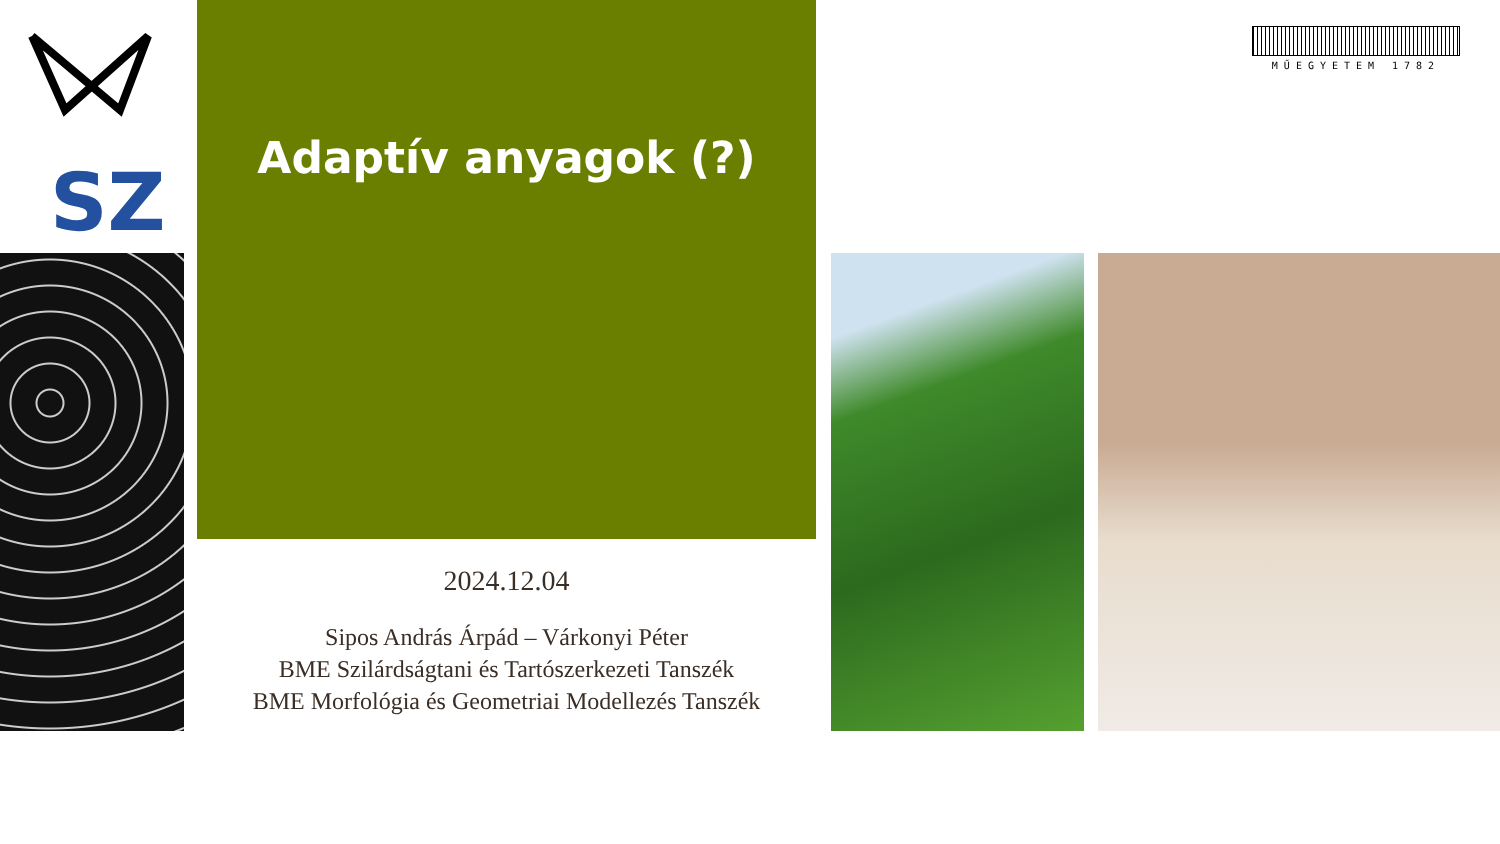SZ
Adaptív anyagok (?)
2024.12.04
Sipos András Árpád – Várkonyi Péter
BME Szilárdságtani és Tartószerkezeti Tanszék
BME Morfológia és Geometriai Modellezés Tanszék
MŰEGYETEM 1782